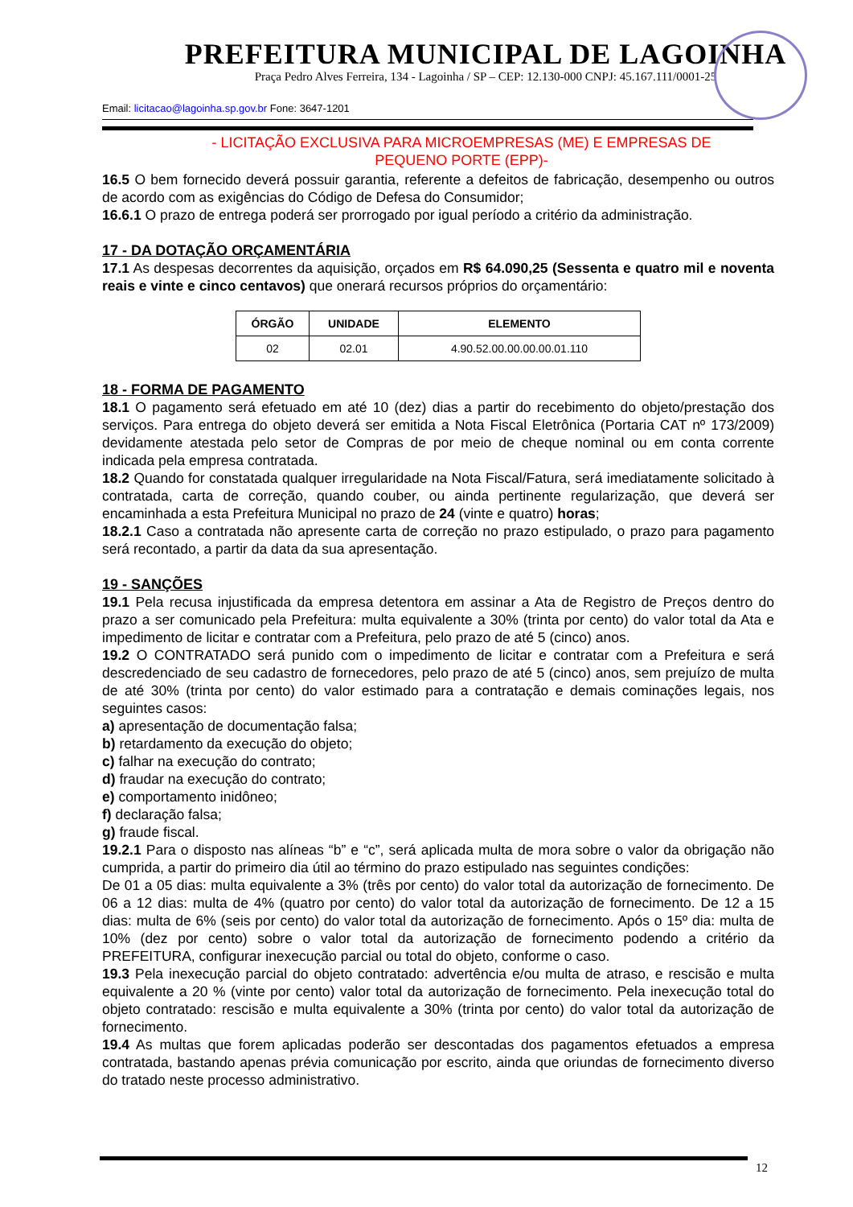PREFEITURA MUNICIPAL DE LAGOINHA
Praça Pedro Alves Ferreira, 134 - Lagoinha / SP – CEP: 12.130-000 CNPJ: 45.167.111/0001-25
Email: licitacao@lagoinha.sp.gov.br Fone: 3647-1201
- LICITAÇÃO EXCLUSIVA PARA MICROEMPRESAS (ME) E EMPRESAS DE
PEQUENO PORTE (EPP)-
16.5 O bem fornecido deverá possuir garantia, referente a defeitos de fabricação, desempenho ou outros de acordo com as exigências do Código de Defesa do Consumidor;
16.6.1 O prazo de entrega poderá ser prorrogado por igual período a critério da administração.
17 - DA DOTAÇÃO ORÇAMENTÁRIA
17.1 As despesas decorrentes da aquisição, orçados em R$ 64.090,25 (Sessenta e quatro mil e noventa reais e vinte e cinco centavos) que onerará recursos próprios do orçamentário:
| ÓRGÃO | UNIDADE | ELEMENTO |
| --- | --- | --- |
| 02 | 02.01 | 4.90.52.00.00.00.00.01.110 |
18 - FORMA DE PAGAMENTO
18.1 O pagamento será efetuado em até 10 (dez) dias a partir do recebimento do objeto/prestação dos serviços. Para entrega do objeto deverá ser emitida a Nota Fiscal Eletrônica (Portaria CAT nº 173/2009) devidamente atestada pelo setor de Compras de por meio de cheque nominal ou em conta corrente indicada pela empresa contratada.
18.2 Quando for constatada qualquer irregularidade na Nota Fiscal/Fatura, será imediatamente solicitado à contratada, carta de correção, quando couber, ou ainda pertinente regularização, que deverá ser encaminhada a esta Prefeitura Municipal no prazo de 24 (vinte e quatro) horas;
18.2.1 Caso a contratada não apresente carta de correção no prazo estipulado, o prazo para pagamento será recontado, a partir da data da sua apresentação.
19 - SANÇÕES
19.1 Pela recusa injustificada da empresa detentora em assinar a Ata de Registro de Preços dentro do prazo a ser comunicado pela Prefeitura: multa equivalente a 30% (trinta por cento) do valor total da Ata e impedimento de licitar e contratar com a Prefeitura, pelo prazo de até 5 (cinco) anos.
19.2 O CONTRATADO será punido com o impedimento de licitar e contratar com a Prefeitura e será descredenciado de seu cadastro de fornecedores, pelo prazo de até 5 (cinco) anos, sem prejuízo de multa de até 30% (trinta por cento) do valor estimado para a contratação e demais cominações legais, nos seguintes casos:
a) apresentação de documentação falsa;
b) retardamento da execução do objeto;
c) falhar na execução do contrato;
d) fraudar na execução do contrato;
e) comportamento inidôneo;
f) declaração falsa;
g) fraude fiscal.
19.2.1 Para o disposto nas alíneas “b” e “c”, será aplicada multa de mora sobre o valor da obrigação não cumprida, a partir do primeiro dia útil ao término do prazo estipulado nas seguintes condições:
De 01 a 05 dias: multa equivalente a 3% (três por cento) do valor total da autorização de fornecimento. De 06 a 12 dias: multa de 4% (quatro por cento) do valor total da autorização de fornecimento. De 12 a 15 dias: multa de 6% (seis por cento) do valor total da autorização de fornecimento. Após o 15º dia: multa de 10% (dez por cento) sobre o valor total da autorização de fornecimento podendo a critério da PREFEITURA, configurar inexecução parcial ou total do objeto, conforme o caso.
19.3 Pela inexecução parcial do objeto contratado: advertência e/ou multa de atraso, e rescisão e multa equivalente a 20 % (vinte por cento) valor total da autorização de fornecimento. Pela inexecução total do objeto contratado: rescisão e multa equivalente a 30% (trinta por cento) do valor total da autorização de fornecimento.
19.4 As multas que forem aplicadas poderão ser descontadas dos pagamentos efetuados a empresa contratada, bastando apenas prévia comunicação por escrito, ainda que oriundas de fornecimento diverso do tratado neste processo administrativo.
12